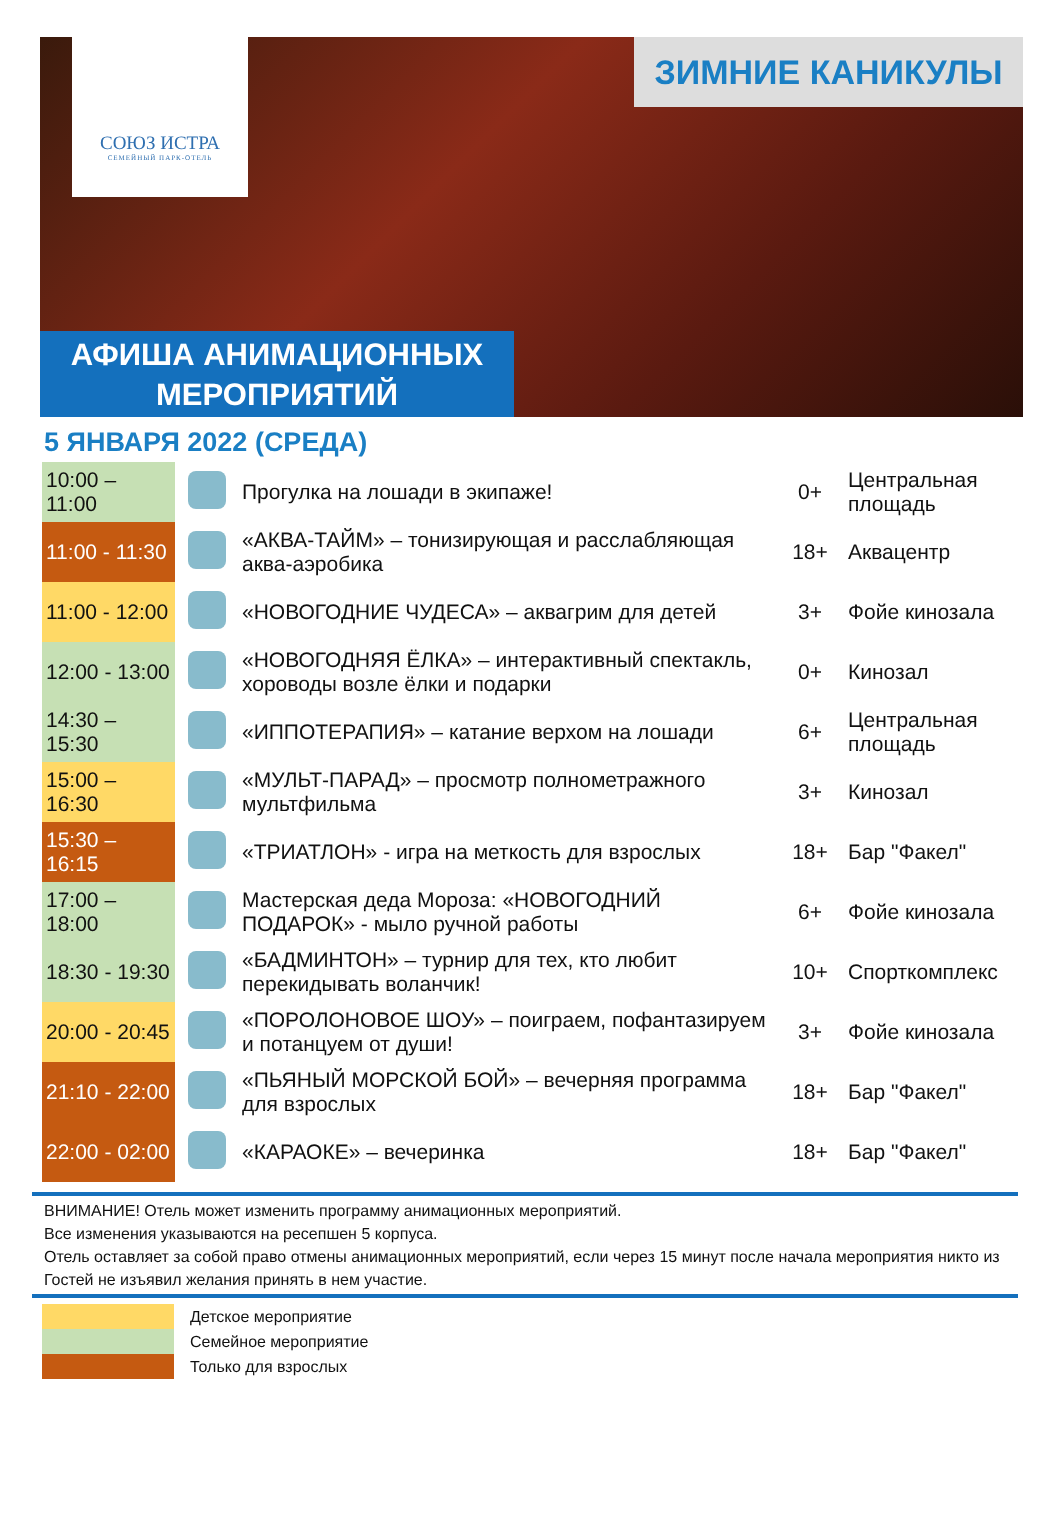СОЮЗ ИСТРА
СЕМЕЙНЫЙ ПАРК-ОТЕЛЬ
ЗИМНИЕ КАНИКУЛЫ
АФИША АНИМАЦИОННЫХ
МЕРОПРИЯТИЙ
5 ЯНВАРЯ 2022 (СРЕДА)
| 10:00 – 11:00 | | Прогулка на лошади в экипаже! | 0+ | Центральная площадь |
| 11:00 - 11:30 | | «АКВА-ТАЙМ» – тонизирующая и расслабляющая аква-аэробика | 18+ | Аквацентр |
| 11:00 - 12:00 | | «НОВОГОДНИЕ ЧУДЕСА» – аквагрим для детей | 3+ | Фойе кинозала |
| 12:00 - 13:00 | | «НОВОГОДНЯЯ ЁЛКА» – интерактивный спектакль, хороводы возле ёлки и подарки | 0+ | Кинозал |
| 14:30 – 15:30 | | «ИППОТЕРАПИЯ» – катание верхом на лошади | 6+ | Центральная площадь |
| 15:00 – 16:30 | | «МУЛЬТ-ПАРАД» – просмотр полнометражного мультфильма | 3+ | Кинозал |
| 15:30 – 16:15 | | «ТРИАТЛОН» - игра на меткость для взрослых | 18+ | Бар "Факел" |
| 17:00 – 18:00 | | Мастерская деда Мороза: «НОВОГОДНИЙ ПОДАРОК» - мыло ручной работы | 6+ | Фойе кинозала |
| 18:30 - 19:30 | | «БАДМИНТОН» – турнир для тех, кто любит перекидывать воланчик! | 10+ | Спорткомплекс |
| 20:00 - 20:45 | | «ПОРОЛОНОВОЕ ШОУ» – поиграем, пофантазируем и потанцуем от души! | 3+ | Фойе кинозала |
| 21:10 - 22:00 | | «ПЬЯНЫЙ МОРСКОЙ БОЙ» – вечерняя программа для взрослых | 18+ | Бар "Факел" |
| 22:00 - 02:00 | | «КАРАОКЕ» – вечеринка | 18+ | Бар "Факел" |
ВНИМАНИЕ! Отель может изменить программу анимационных мероприятий.
Все изменения указываются на ресепшен 5 корпуса.
Отель оставляет за собой право отмены анимационных мероприятий, если через 15 минут после начала мероприятия никто из Гостей не изъявил желания принять в нем участие.
Детское мероприятие
Семейное мероприятие
Только для взрослых